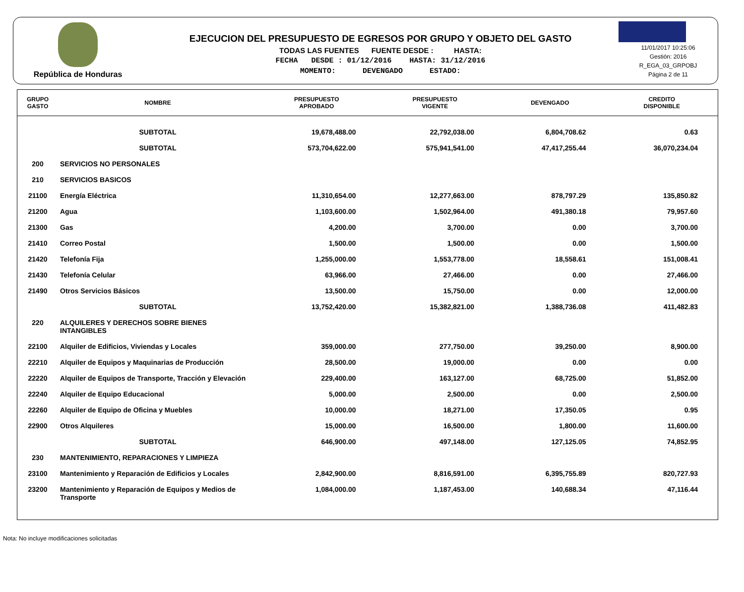República de Honduras
EJECUCION DEL PRESUPUESTO DE EGRESOS POR GRUPO Y OBJETO DEL GASTO
TODAS LAS FUENTES FUENTE DESDE : HASTA:
FECHA DESDE : 01/12/2016 HASTA: 31/12/2016
MOMENTO: DEVENGADO ESTADO:
11/01/2017 10:25:06
Gestión: 2016
R_EGA_03_GRPOBJ
Página 2 de 11
| GRUPO GASTO | NOMBRE | PRESUPUESTO APROBADO | PRESUPUESTO VIGENTE | DEVENGADO | CREDITO DISPONIBLE |
| --- | --- | --- | --- | --- | --- |
| | SUBTOTAL | 19,678,488.00 | 22,792,038.00 | 6,804,708.62 | 0.63 |
| | SUBTOTAL | 573,704,622.00 | 575,941,541.00 | 47,417,255.44 | 36,070,234.04 |
| 200 | SERVICIOS NO PERSONALES | | | | |
| 210 | SERVICIOS BASICOS | | | | |
| 21100 | Energía Eléctrica | 11,310,654.00 | 12,277,663.00 | 878,797.29 | 135,850.82 |
| 21200 | Agua | 1,103,600.00 | 1,502,964.00 | 491,380.18 | 79,957.60 |
| 21300 | Gas | 4,200.00 | 3,700.00 | 0.00 | 3,700.00 |
| 21410 | Correo Postal | 1,500.00 | 1,500.00 | 0.00 | 1,500.00 |
| 21420 | Telefonía Fija | 1,255,000.00 | 1,553,778.00 | 18,558.61 | 151,008.41 |
| 21430 | Telefonía Celular | 63,966.00 | 27,466.00 | 0.00 | 27,466.00 |
| 21490 | Otros Servicios Básicos | 13,500.00 | 15,750.00 | 0.00 | 12,000.00 |
| | SUBTOTAL | 13,752,420.00 | 15,382,821.00 | 1,388,736.08 | 411,482.83 |
| 220 | ALQUILERES Y DERECHOS SOBRE BIENES INTANGIBLES | | | | |
| 22100 | Alquiler de Edificios, Viviendas y Locales | 359,000.00 | 277,750.00 | 39,250.00 | 8,900.00 |
| 22210 | Alquiler de Equipos y Maquinarias de Producción | 28,500.00 | 19,000.00 | 0.00 | 0.00 |
| 22220 | Alquiler de Equipos de Transporte, Tracción y Elevación | 229,400.00 | 163,127.00 | 68,725.00 | 51,852.00 |
| 22240 | Alquiler de Equipo Educacional | 5,000.00 | 2,500.00 | 0.00 | 2,500.00 |
| 22260 | Alquiler de Equipo de Oficina y Muebles | 10,000.00 | 18,271.00 | 17,350.05 | 0.95 |
| 22900 | Otros Alquileres | 15,000.00 | 16,500.00 | 1,800.00 | 11,600.00 |
| | SUBTOTAL | 646,900.00 | 497,148.00 | 127,125.05 | 74,852.95 |
| 230 | MANTENIMIENTO, REPARACIONES Y LIMPIEZA | | | | |
| 23100 | Mantenimiento y Reparación de Edificios y Locales | 2,842,900.00 | 8,816,591.00 | 6,395,755.89 | 820,727.93 |
| 23200 | Mantenimiento y Reparación de Equipos y Medios de Transporte | 1,084,000.00 | 1,187,453.00 | 140,688.34 | 47,116.44 |
Nota: No incluye modificaciones solicitadas